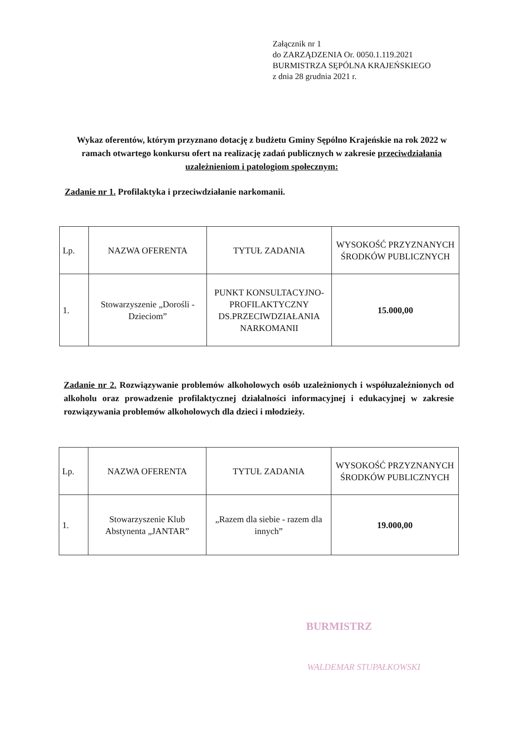Załącznik nr 1
do ZARZĄDZENIA Or. 0050.1.119.2021
BURMISTRZA SĘPÓLNA KRAJEŃSKIEGO
z dnia 28 grudnia 2021 r.
Wykaz oferentów, którym przyznano dotację z budżetu Gminy Sępólno Krajeńskie na rok 2022 w ramach otwartego konkursu ofert na realizację zadań publicznych w zakresie przeciwdziałania uzależnieniom i patologiom społecznym:
Zadanie nr 1. Profilaktyka i przeciwdziałanie narkomanii.
| Lp. | NAZWA OFERENTA | TYTUŁ ZADANIA | WYSOKOŚĆ PRZYZNANYCH ŚRODKÓW PUBLICZNYCH |
| 1. | Stowarzyszenie „Dorośli - Dzieciom” | PUNKT KONSULTACYJNO-PROFILAKTYCZNY DS.PRZECIWDZIAŁANIA NARKOMANII | 15.000,00 |
Zadanie nr 2. Rozwiązywanie problemów alkoholowych osób uzależnionych i współuzależnionych od alkoholu oraz prowadzenie profilaktycznej działalności informacyjnej i edukacyjnej w zakresie rozwiązywania problemów alkoholowych dla dzieci i młodzieży.
| Lp. | NAZWA OFERENTA | TYTUŁ ZADANIA | WYSOKOŚĆ PRZYZNANYCH ŚRODKÓW PUBLICZNYCH |
| 1. | Stowarzyszenie Klub Abstynenta „JANTAR” | „Razem dla siebie - razem dla innych” | 19.000,00 |
BURMISTRZ
WALDEMAR STUPAŁKOWSKI